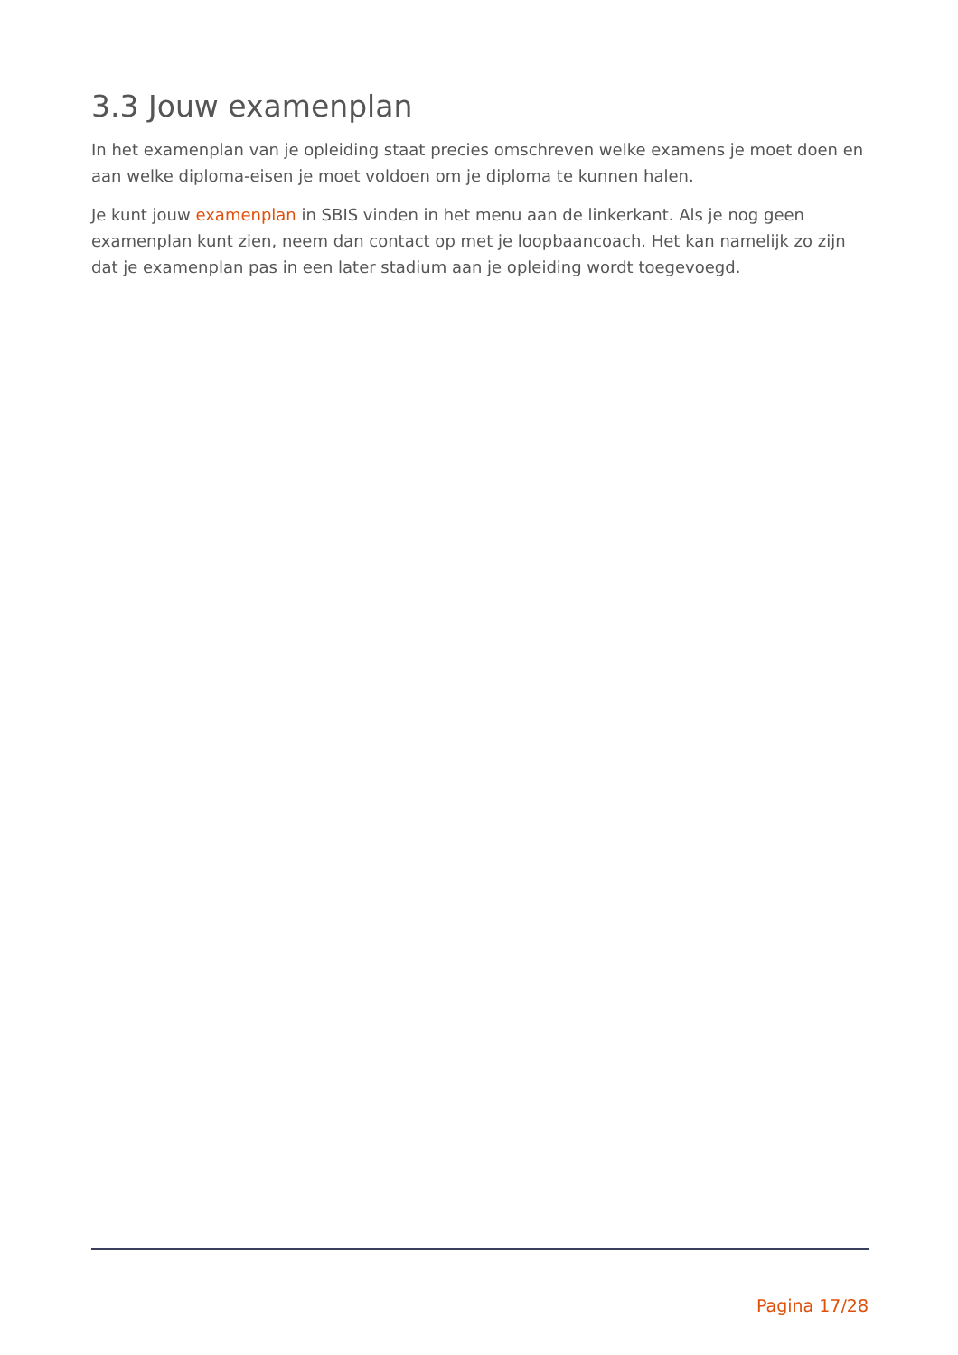3.3 Jouw examenplan
In het examenplan van je opleiding staat precies omschreven welke examens je moet doen en aan welke diploma-eisen je moet voldoen om je diploma te kunnen halen.
Je kunt jouw examenplan in SBIS vinden in het menu aan de linkerkant. Als je nog geen examenplan kunt zien, neem dan contact op met je loopbaancoach. Het kan namelijk zo zijn dat je examenplan pas in een later stadium aan je opleiding wordt toegevoegd.
Pagina 17/28